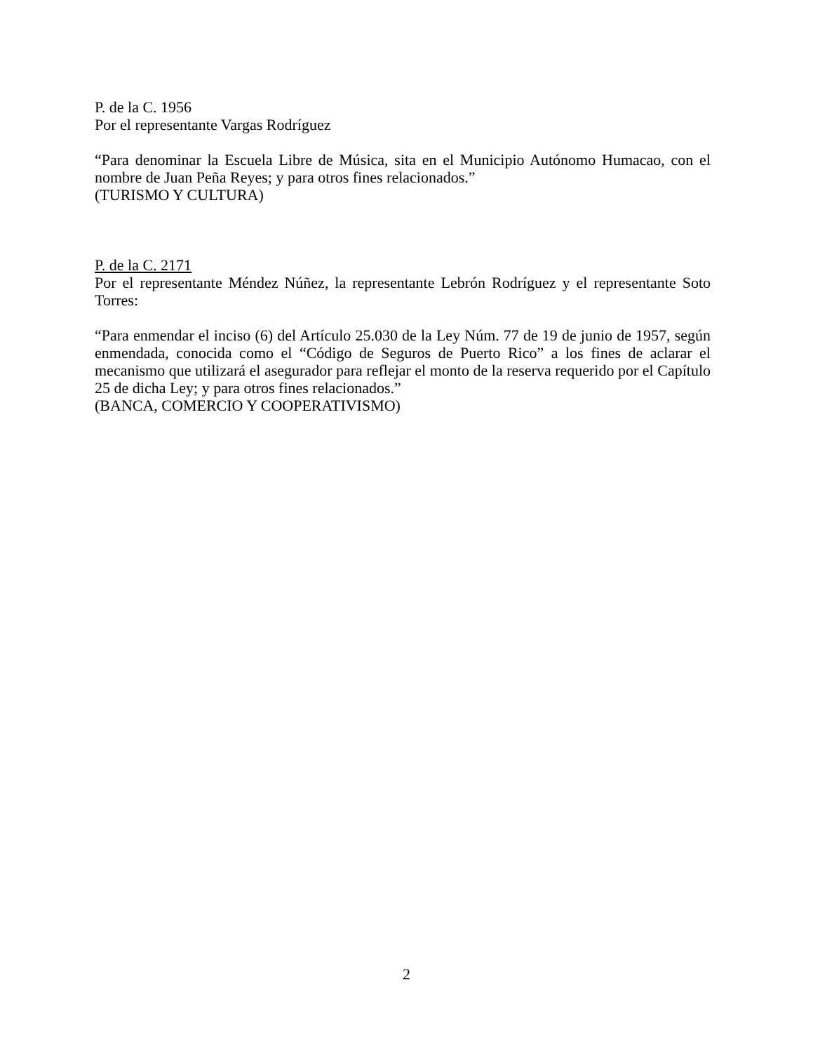P. de la C. 1956
Por el representante Vargas Rodríguez
“Para denominar la Escuela Libre de Música, sita en el Municipio Autónomo Humacao, con el nombre de Juan Peña Reyes; y para otros fines relacionados.”
(TURISMO Y CULTURA)
P. de la C. 2171
Por el representante Méndez Núñez, la representante Lebrón Rodríguez y el representante Soto Torres:
“Para enmendar el inciso (6) del Artículo 25.030 de la Ley Núm. 77 de 19 de junio de 1957, según enmendada, conocida como el “Código de Seguros de Puerto Rico” a los fines de aclarar el mecanismo que utilizará el asegurador para reflejar el monto de la reserva requerido por el Capítulo 25 de dicha Ley; y para otros fines relacionados.”
(BANCA, COMERCIO Y COOPERATIVISMO)
2